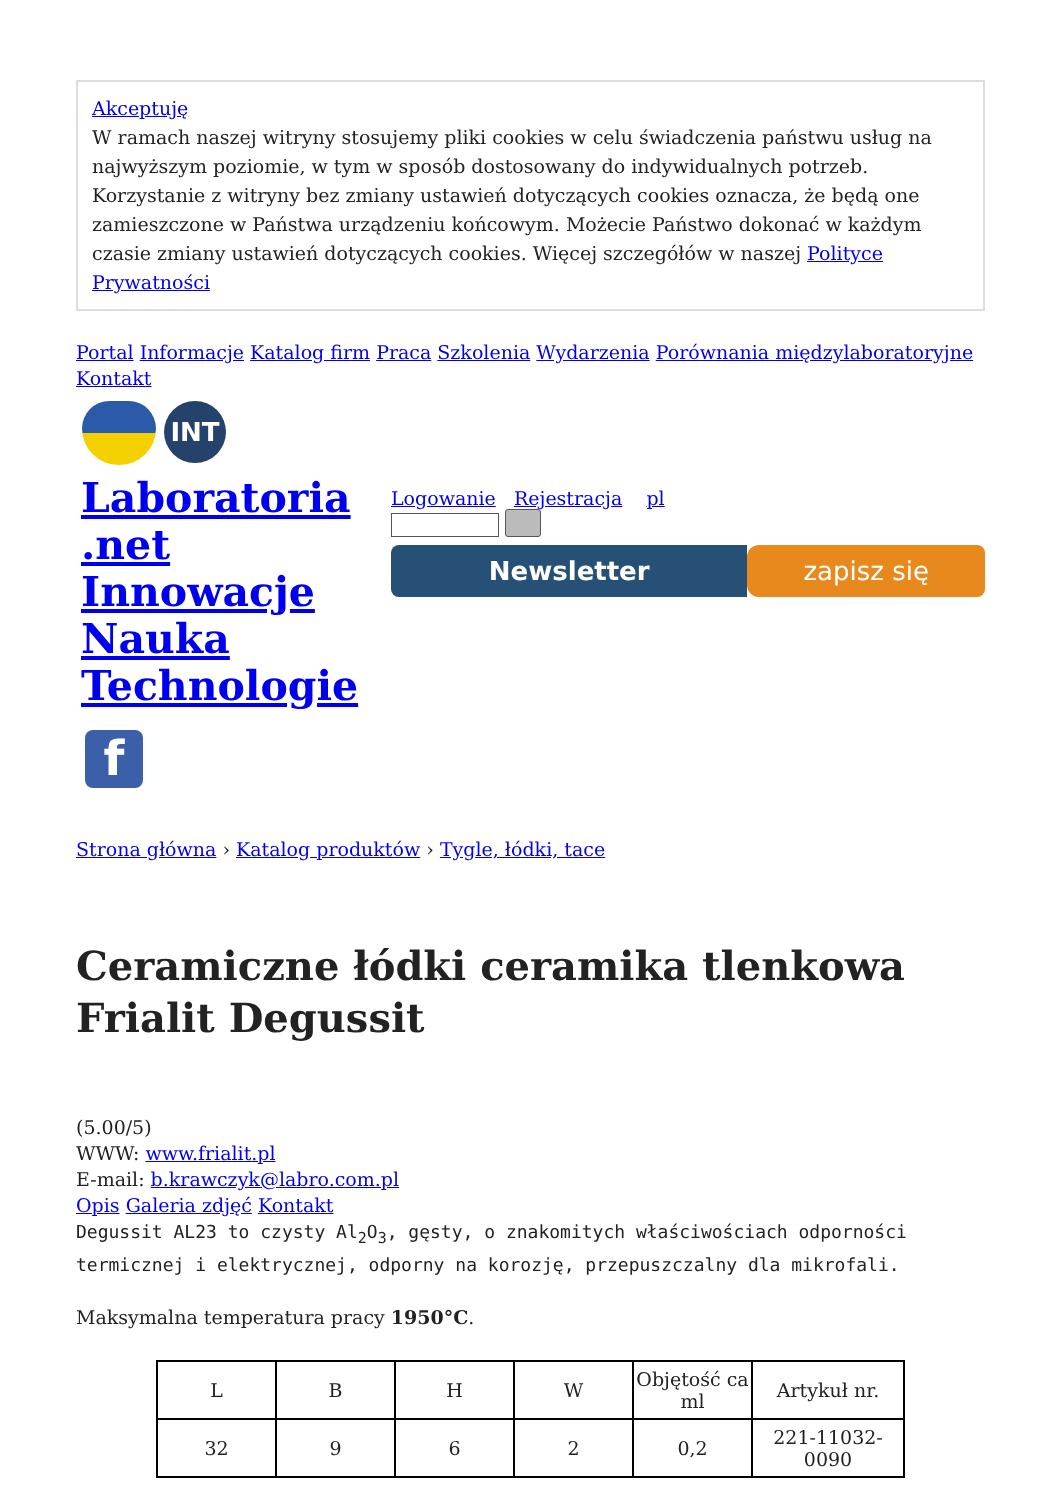Akceptuję
W ramach naszej witryny stosujemy pliki cookies w celu świadczenia państwu usług na najwyższym poziomie, w tym w sposób dostosowany do indywidualnych potrzeb. Korzystanie z witryny bez zmiany ustawień dotyczących cookies oznacza, że będą one zamieszczone w Państwa urządzeniu końcowym. Możecie Państwo dokonać w każdym czasie zmiany ustawień dotyczących cookies. Więcej szczegółów w naszej Polityce Prywatności
Portal Informacje Katalog firm Praca Szkolenia Wydarzenia Porównania międzylaboratoryjne Kontakt
INT
Laboratoria .net Innowacje Nauka Technologie
Logowanie Rejestracja pl
Newsletter zapisz się
f
Strona główna › Katalog produktów › Tygle, łódki, tace
Ceramiczne łódki ceramika tlenkowa Frialit Degussit
(5.00/5)
WWW: www.frialit.pl
E-mail: b.krawczyk@labro.com.pl
Opis Galeria zdjęć Kontakt
Degussit AL23 to czysty Al<sub>2</sub>O<sub>3</sub>, gęsty, o znakomitych właściwościach odporności termicznej i elektrycznej, odporny na korozję, przepuszczalny dla mikrofali.
Maksymalna temperatura pracy 1950°C.
| L | B | H | W | Objętość ca ml | Artykuł nr. |
| 32 | 9 | 6 | 2 | 0,2 | 221-11032-0090 |